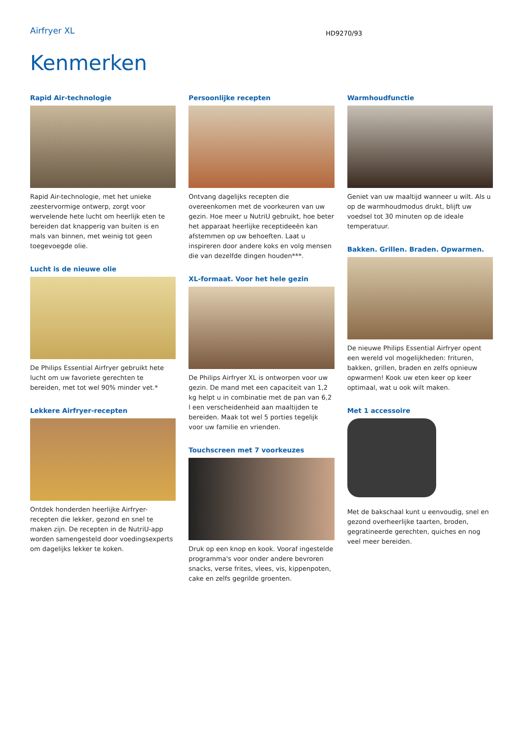Airfryer XL
HD9270/93
Kenmerken
Rapid Air-technologie
Rapid Air-technologie, met het unieke zeestervormige ontwerp, zorgt voor wervelende hete lucht om heerlijk eten te bereiden dat knapperig van buiten is en mals van binnen, met weinig tot geen toegevoegde olie.
Lucht is de nieuwe olie
De Philips Essential Airfryer gebruikt hete lucht om uw favoriete gerechten te bereiden, met tot wel 90% minder vet.*
Lekkere Airfryer-recepten
Ontdek honderden heerlijke Airfryer-recepten die lekker, gezond en snel te maken zijn. De recepten in de NutriU-app worden samengesteld door voedingsexperts om dagelijks lekker te koken.
Persoonlijke recepten
Ontvang dagelijks recepten die overeenkomen met de voorkeuren van uw gezin. Hoe meer u NutriU gebruikt, hoe beter het apparaat heerlijke receptideeën kan afstemmen op uw behoeften. Laat u inspireren door andere koks en volg mensen die van dezelfde dingen houden***.
XL-formaat. Voor het hele gezin
De Philips Airfryer XL is ontworpen voor uw gezin. De mand met een capaciteit van 1,2 kg helpt u in combinatie met de pan van 6,2 l een verscheidenheid aan maaltijden te bereiden. Maak tot wel 5 porties tegelijk voor uw familie en vrienden.
Touchscreen met 7 voorkeuzes
Druk op een knop en kook. Vooraf ingestelde programma's voor onder andere bevroren snacks, verse frites, vlees, vis, kippenpoten, cake en zelfs gegrilde groenten.
Warmhoudfunctie
Geniet van uw maaltijd wanneer u wilt. Als u op de warmhoudmodus drukt, blijft uw voedsel tot 30 minuten op de ideale temperatuur.
Bakken. Grillen. Braden. Opwarmen.
De nieuwe Philips Essential Airfryer opent een wereld vol mogelijkheden: frituren, bakken, grillen, braden en zelfs opnieuw opwarmen! Kook uw eten keer op keer optimaal, wat u ook wilt maken.
Met 1 accessoire
Met de bakschaal kunt u eenvoudig, snel en gezond overheerlijke taarten, broden, gegratineerde gerechten, quiches en nog veel meer bereiden.